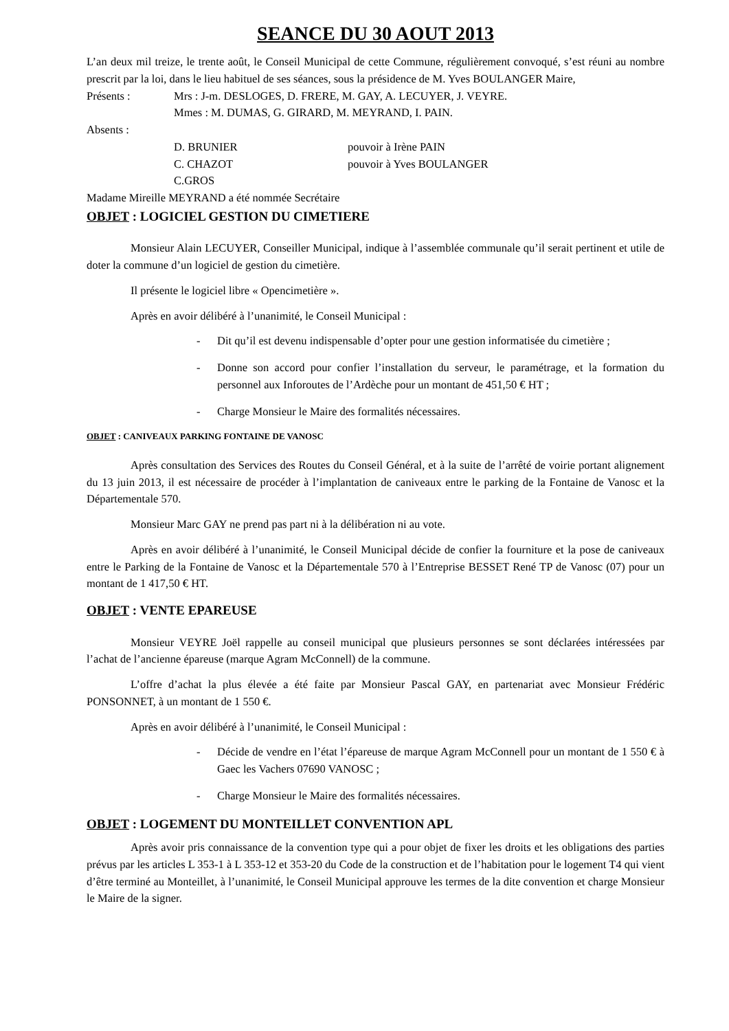SEANCE DU 30 AOUT 2013
L’an deux mil treize, le trente août, le Conseil Municipal de cette Commune, régulièrement convoqué, s’est réuni au nombre prescrit par la loi, dans le lieu habituel de ses séances, sous la présidence de M. Yves BOULANGER Maire,
Présents : Mrs : J-m. DESLOGES, D. FRERE, M. GAY, A. LECUYER, J. VEYRE.
Mmes : M. DUMAS, G. GIRARD, M. MEYRAND, I. PAIN.
Absents :
D. BRUNIER pouvoir à Irène PAIN
C. CHAZOT pouvoir à Yves BOULANGER
C.GROS
Madame Mireille MEYRAND a été nommée Secrétaire
OBJET : LOGICIEL GESTION DU CIMETIERE
Monsieur Alain LECUYER, Conseiller Municipal, indique à l’assemblée communale qu’il serait pertinent et utile de doter la commune d’un logiciel de gestion du cimetière.
Il présente le logiciel libre « Opencimetière ».
Après en avoir délibéré à l’unanimité, le Conseil Municipal :
- Dit qu’il est devenu indispensable d’opter pour une gestion informatisée du cimetière ;
- Donne son accord pour confier l’installation du serveur, le paramétrage, et la formation du personnel aux Inforoutes de l’Ardèche pour un montant de 451,50 € HT ;
- Charge Monsieur le Maire des formalités nécessaires.
OBJET : CANIVEAUX PARKING FONTAINE DE VANOSC
Après consultation des Services des Routes du Conseil Général, et à la suite de l’arrêté de voirie portant alignement du 13 juin 2013, il est nécessaire de procéder à l’implantation de caniveaux entre le parking de la Fontaine de Vanosc et la Départementale 570.
Monsieur Marc GAY ne prend pas part ni à la délibération ni au vote.
Après en avoir délibéré à l’unanimité, le Conseil Municipal décide de confier la fourniture et la pose de caniveaux entre le Parking de la Fontaine de Vanosc et la Départementale 570 à l’Entreprise BESSET René TP de Vanosc (07) pour un montant de 1 417,50 € HT.
OBJET : VENTE EPAREUSE
Monsieur VEYRE Joël rappelle au conseil municipal que plusieurs personnes se sont déclarées intéressées par l’achat de l’ancienne épareuse (marque Agram McConnell) de la commune.
L’offre d’achat la plus élevée a été faite par Monsieur Pascal GAY, en partenariat avec Monsieur Frédéric PONSONNET, à un montant de 1 550 €.
Après en avoir délibéré à l’unanimité, le Conseil Municipal :
- Décide de vendre en l’état l’épareuse de marque Agram McConnell pour un montant de 1 550 € à Gaec les Vachers 07690 VANOSC ;
- Charge Monsieur le Maire des formalités nécessaires.
OBJET : LOGEMENT DU MONTEILLET CONVENTION APL
Après avoir pris connaissance de la convention type qui a pour objet de fixer les droits et les obligations des parties prévus par les articles L 353-1 à L 353-12 et 353-20 du Code de la construction et de l’habitation pour le logement T4 qui vient d’être terminé au Monteillet, à l’unanimité, le Conseil Municipal approuve les termes de la dite convention et charge Monsieur le Maire de la signer.